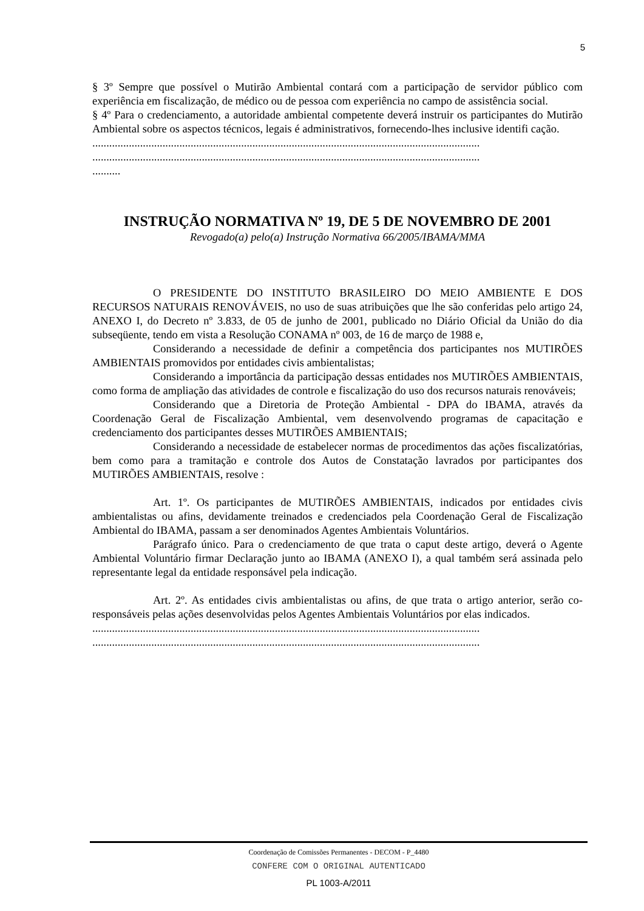5
§ 3º Sempre que possível o Mutirão Ambiental contará com a participação de servidor público com experiência em fiscalização, de médico ou de pessoa com experiência no campo de assistência social.
§ 4º Para o credenciamento, a autoridade ambiental competente deverá instruir os participantes do Mutirão Ambiental sobre os aspectos técnicos, legais é administrativos, fornecendo-lhes inclusive identifi cação.
..........................................................................................................................................
..........................................................................................................................................
..........
INSTRUÇÃO NORMATIVA Nº 19, DE 5 DE NOVEMBRO DE 2001
Revogado(a) pelo(a) Instrução Normativa 66/2005/IBAMA/MMA
O PRESIDENTE DO INSTITUTO BRASILEIRO DO MEIO AMBIENTE E DOS RECURSOS NATURAIS RENOVÁVEIS, no uso de suas atribuições que lhe são conferidas pelo artigo 24, ANEXO I, do Decreto nº 3.833, de 05 de junho de 2001, publicado no Diário Oficial da União do dia subseqüente, tendo em vista a Resolução CONAMA nº 003, de 16 de março de 1988 e,
Considerando a necessidade de definir a competência dos participantes nos MUTIRÕES AMBIENTAIS promovidos por entidades civis ambientalistas;
Considerando a importância da participação dessas entidades nos MUTIRÕES AMBIENTAIS, como forma de ampliação das atividades de controle e fiscalização do uso dos recursos naturais renováveis;
Considerando que a Diretoria de Proteção Ambiental - DPA do IBAMA, através da Coordenação Geral de Fiscalização Ambiental, vem desenvolvendo programas de capacitação e credenciamento dos participantes desses MUTIRÕES AMBIENTAIS;
Considerando a necessidade de estabelecer normas de procedimentos das ações fiscalizatórias, bem como para a tramitação e controle dos Autos de Constatação lavrados por participantes dos MUTIRÕES AMBIENTAIS, resolve :
Art. 1º. Os participantes de MUTIRÕES AMBIENTAIS, indicados por entidades civis ambientalistas ou afins, devidamente treinados e credenciados pela Coordenação Geral de Fiscalização Ambiental do IBAMA, passam a ser denominados Agentes Ambientais Voluntários.
Parágrafo único. Para o credenciamento de que trata o caput deste artigo, deverá o Agente Ambiental Voluntário firmar Declaração junto ao IBAMA (ANEXO I), a qual também será assinada pelo representante legal da entidade responsável pela indicação.
Art. 2º. As entidades civis ambientalistas ou afins, de que trata o artigo anterior, serão co-responsáveis pelas ações desenvolvidas pelos Agentes Ambientais Voluntários por elas indicados.
..........................................................................................................................................
..........................................................................................................................................
Coordenação de Comissões Permanentes - DECOM - P_4480
CONFERE COM O ORIGINAL AUTENTICADO
PL 1003-A/2011